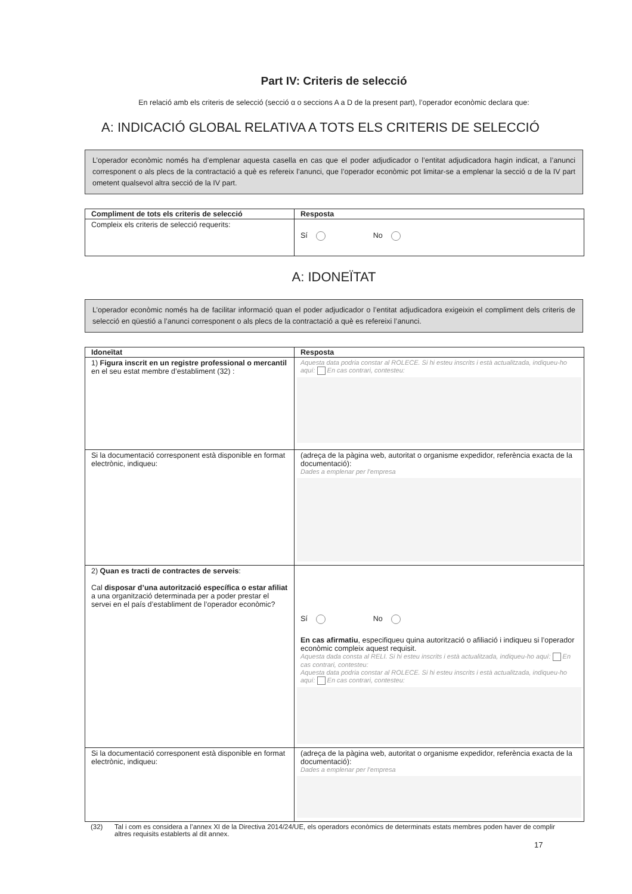Part IV: Criteris de selecció
En relació amb els criteris de selecció (secció α o seccions A a D de la present part), l’operador econòmic declara que:
A: INDICACIÓ GLOBAL RELATIVA A TOTS ELS CRITERIS DE SELECCIÓ
L’operador econòmic només ha d’emplenar aquesta casella en cas que el poder adjudicador o l’entitat adjudicadora hagin indicat, a l’anunci corresponent o als plecs de la contractació a què es refereix l’anunci, que l’operador econòmic pot limitar-se a emplenar la secció α de la IV part ometent qualsevol altra secció de la IV part.
| Compliment de tots els criteris de selecció | Resposta |
| --- | --- |
| Compleix els criteris de selecció requerits: | Sí No |
A: IDONEÏTAT
L’operador econòmic només ha de facilitar informació quan el poder adjudicador o l’entitat adjudicadora exigeixin el compliment dels criteris de selecció en qüestió a l’anunci corresponent o als plecs de la contractació a què es refereixi l’anunci.
| Idoneïtat | Resposta |
| --- | --- |
| 1) Figura inscrit en un registre professional o mercantil en el seu estat membre d’establiment (32) : | Aquesta data podria constar al ROLECE. Si hi esteu inscrits i està actualitzada, indiqueu-ho aquí: En cas contrari, contesteu: |
| Si la documentació corresponent està disponible en format electrònic, indiqueu: | (adreça de la pàgina web, autoritat o organisme expedidor, referència exacta de la documentació): Dades a emplenar per l’empresa |
| 2) Quan es tracti de contractes de serveis : Cal disposar d’una autorització específica o estar afiliat a una organització determinada per a poder prestar el servei en el país d’establiment de l’operador econòmic? | Sí No En cas afirmatiu , especifiqueu quina autorització o afiliació i indiqueu si l’operador econòmic compleix aquest requisit. Aquesta dada consta al RELI. Si hi esteu inscrits i està actualitzada, indiqueu-ho aquí: En cas contrari, contesteu: Aquesta data podria constar al ROLECE. Si hi esteu inscrits i està actualitzada, indiqueu-ho aquí: En cas contrari, contesteu: |
| Si la documentació corresponent està disponible en format electrònic, indiqueu: | (adreça de la pàgina web, autoritat o organisme expedidor, referència exacta de la documentació): Dades a emplenar per l’empresa |
(32) Tal i com es considera a l’annex XI de la Directiva 2014/24/UE, els operadors econòmics de determinats estats membres poden haver de complir altres requisits establerts al dit annex.
17